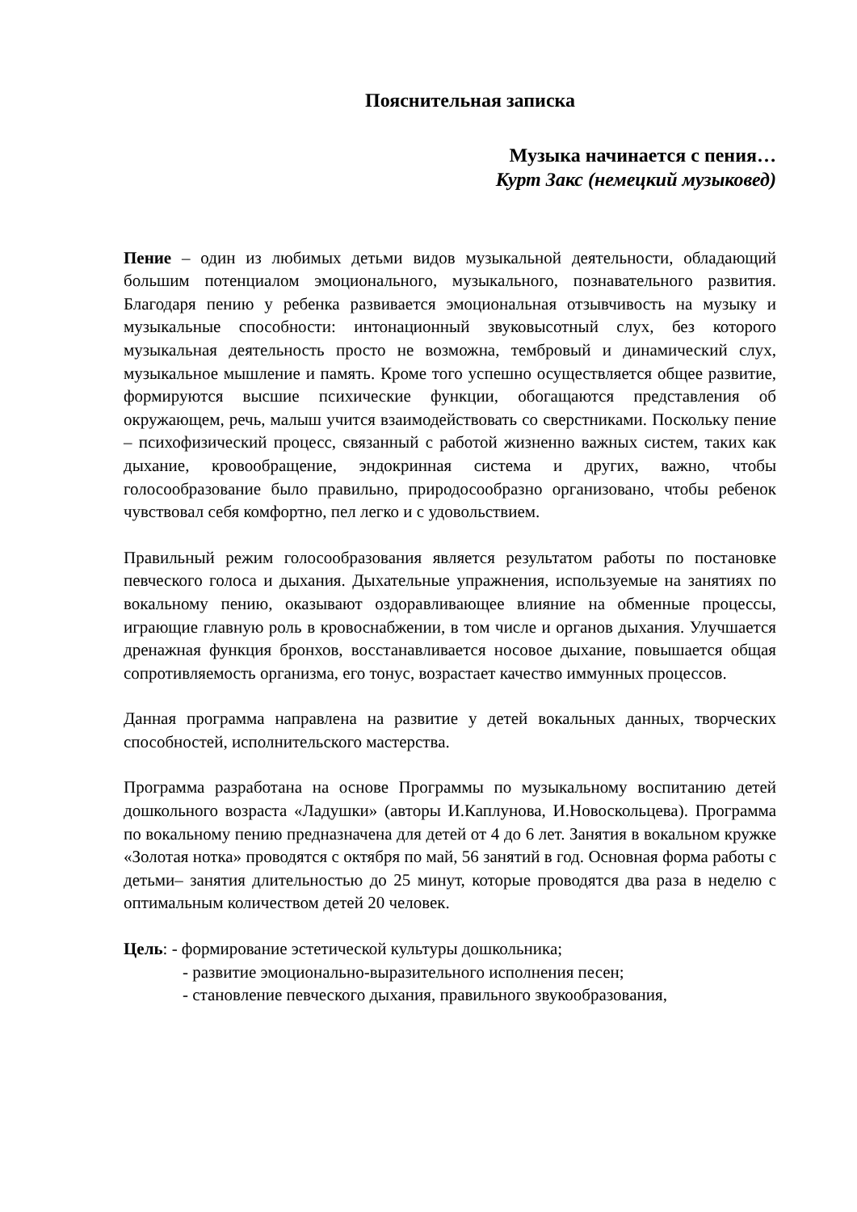Пояснительная записка
Музыка начинается с пения…
Курт Закс (немецкий музыковед)
Пение – один из любимых детьми видов музыкальной деятельности, обладающий большим потенциалом эмоционального, музыкального, познавательного развития. Благодаря пению у ребенка развивается эмоциональная отзывчивость на музыку и музыкальные способности: интонационный звуковысотный слух, без которого музыкальная деятельность просто не возможна, тембровый и динамический слух, музыкальное мышление и память. Кроме того успешно осуществляется общее развитие, формируются высшие психические функции, обогащаются представления об окружающем, речь, малыш учится взаимодействовать со сверстниками. Поскольку пение – психофизический процесс, связанный с работой жизненно важных систем, таких как дыхание, кровообращение, эндокринная система и других, важно, чтобы голосообразование было правильно, природосообразно организовано, чтобы ребенок чувствовал себя комфортно, пел легко и с удовольствием.
Правильный режим голосообразования является результатом работы по постановке певческого голоса и дыхания. Дыхательные упражнения, используемые на занятиях по вокальному пению, оказывают оздоравливающее влияние на обменные процессы, играющие главную роль в кровоснабжении, в том числе и органов дыхания. Улучшается дренажная функция бронхов, восстанавливается носовое дыхание, повышается общая сопротивляемость организма, его тонус, возрастает качество иммунных процессов.
Данная программа направлена на развитие у детей вокальных данных, творческих способностей, исполнительского мастерства.
Программа разработана на основе Программы по музыкальному воспитанию детей дошкольного возраста «Ладушки» (авторы И.Каплунова, И.Новоскольцева). Программа по вокальному пению предназначена для детей от 4 до 6 лет. Занятия в вокальном кружке «Золотая нотка» проводятся с октября по май, 56 занятий в год. Основная форма работы с детьми– занятия длительностью до 25 минут, которые проводятся два раза в неделю с оптимальным количеством детей 20 человек.
Цель: - формирование эстетической культуры дошкольника;
- развитие эмоционально-выразительного исполнения песен;
- становление певческого дыхания, правильного звукообразования,